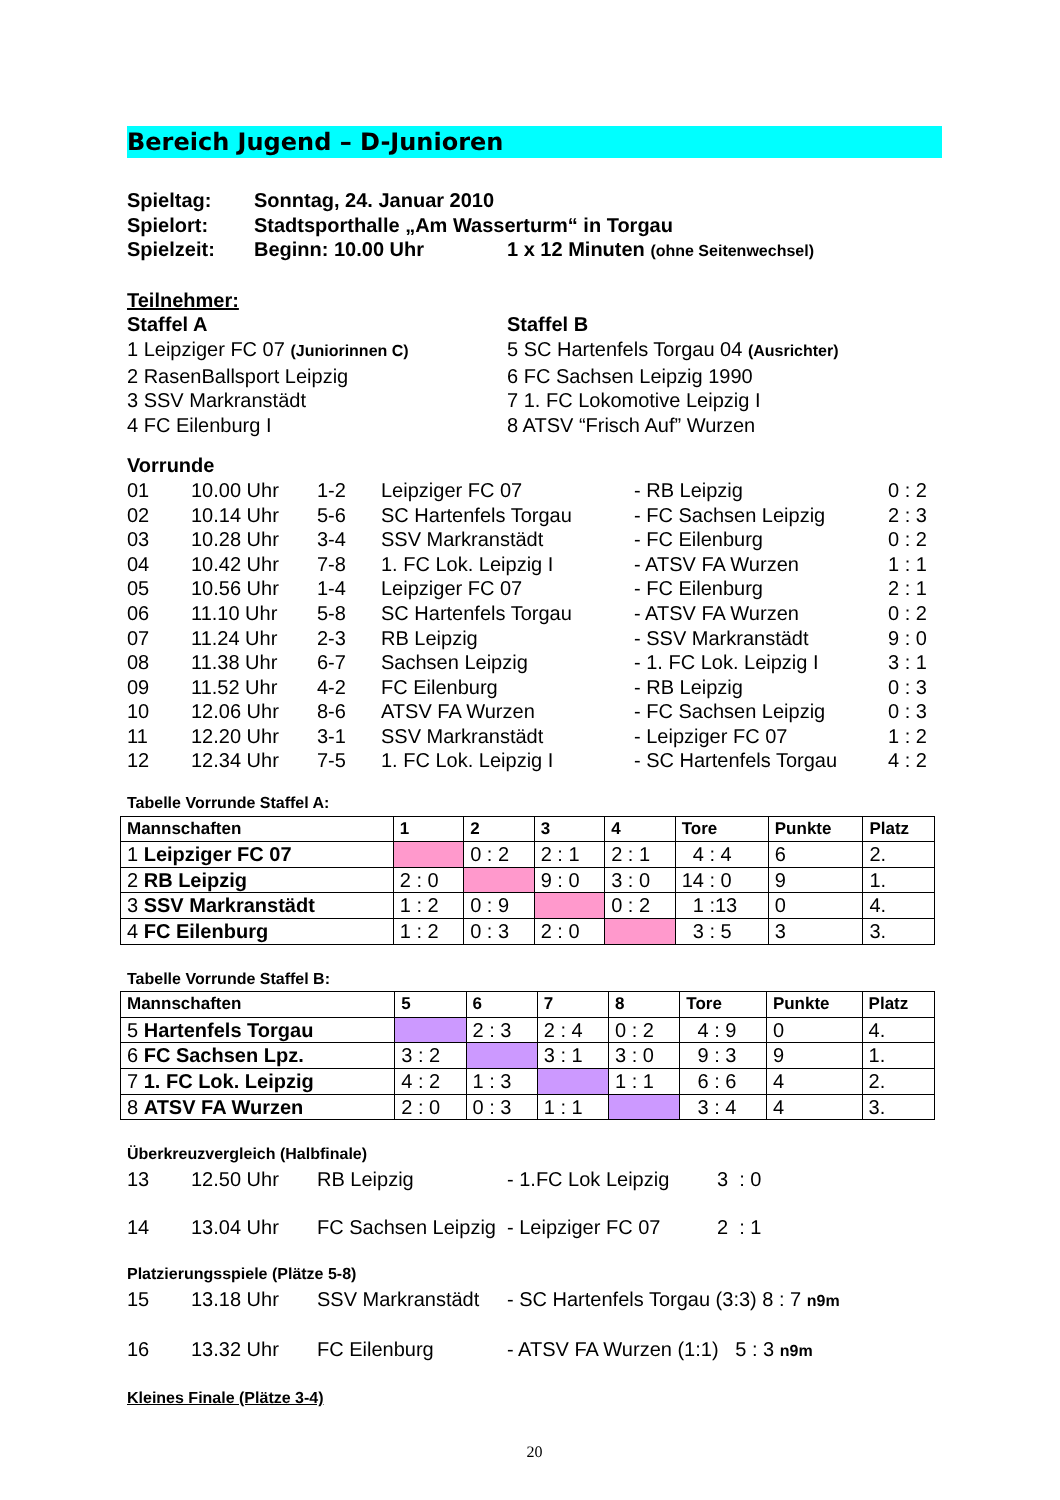Bereich Jugend – D-Junioren
Spieltag: Sonntag, 24. Januar 2010
Spielort: Stadtsporthalle „Am Wasserturm“ in Torgau
Spielzeit: Beginn: 10.00 Uhr 1 x 12 Minuten (ohne Seitenwechsel)
Teilnehmer:
Staffel A
1 Leipziger FC 07 (Juniorinnen C)
2 RasenBallsport Leipzig
3 SSV Markranstädt
4 FC Eilenburg I
Staffel B
5 SC Hartenfels Torgau 04 (Ausrichter)
6 FC Sachsen Leipzig 1990
7 1. FC Lokomotive Leipzig I
8 ATSV “Frisch Auf” Wurzen
Vorrunde
01 10.00 Uhr 1-2 Leipziger FC 07 - RB Leipzig 0 : 2 02 10.14 Uhr 5-6 SC Hartenfels Torgau - FC Sachsen Leipzig 2 : 3 03 10.28 Uhr 3-4 SSV Markranstädt - FC Eilenburg 0 : 2 04 10.42 Uhr 7-8 1. FC Lok. Leipzig I - ATSV FA Wurzen 1 : 1 05 10.56 Uhr 1-4 Leipziger FC 07 - FC Eilenburg 2 : 1 06 11.10 Uhr 5-8 SC Hartenfels Torgau - ATSV FA Wurzen 0 : 2 07 11.24 Uhr 2-3 RB Leipzig - SSV Markranstädt 9 : 0 08 11.38 Uhr 6-7 Sachsen Leipzig - 1. FC Lok. Leipzig I 3 : 1 09 11.52 Uhr 4-2 FC Eilenburg - RB Leipzig 0 : 3 10 12.06 Uhr 8-6 ATSV FA Wurzen - FC Sachsen Leipzig 0 : 3 11 12.20 Uhr 3-1 SSV Markranstädt - Leipziger FC 07 1 : 2 12 12.34 Uhr 7-5 1. FC Lok. Leipzig I - SC Hartenfels Torgau 4 : 2
Tabelle Vorrunde Staffel A:
| Mannschaften | 1 | 2 | 3 | 4 | Tore | Punkte | Platz |
| --- | --- | --- | --- | --- | --- | --- | --- |
| 1 Leipziger FC 07 | | 0 : 2 | 2 : 1 | 2 : 1 | 4 : 4 | 6 | 2. |
| 2 RB Leipzig | 2 : 0 | | 9 : 0 | 3 : 0 | 14 : 0 | 9 | 1. |
| 3 SSV Markranstädt | 1 : 2 | 0 : 9 | | 0 : 2 | 1 :13 | 0 | 4. |
| 4 FC Eilenburg | 1 : 2 | 0 : 3 | 2 : 0 | | 3 : 5 | 3 | 3. |
Tabelle Vorrunde Staffel B:
| Mannschaften | 5 | 6 | 7 | 8 | Tore | Punkte | Platz |
| --- | --- | --- | --- | --- | --- | --- | --- |
| 5 Hartenfels Torgau | | 2 : 3 | 2 : 4 | 0 : 2 | 4 : 9 | 0 | 4. |
| 6 FC Sachsen Lpz. | 3 : 2 | | 3 : 1 | 3 : 0 | 9 : 3 | 9 | 1. |
| 7 1. FC Lok. Leipzig | 4 : 2 | 1 : 3 | | 1 : 1 | 6 : 6 | 4 | 2. |
| 8 ATSV FA Wurzen | 2 : 0 | 0 : 3 | 1 : 1 | | 3 : 4 | 4 | 3. |
Überkreuzvergleich (Halbfinale)
13 12.50 Uhr RB Leipzig - 1.FC Lok Leipzig 3 : 0 14 13.04 Uhr FC Sachsen Leipzig - Leipziger FC 07 2 : 1
Platzierungsspiele (Plätze 5-8)
15 13.18 Uhr SSV Markranstädt - SC Hartenfels Torgau (3:3) 8 : 7 n9m 16 13.32 Uhr FC Eilenburg - ATSV FA Wurzen (1:1) 5 : 3 n9m
Kleines Finale (Plätze 3-4)
20